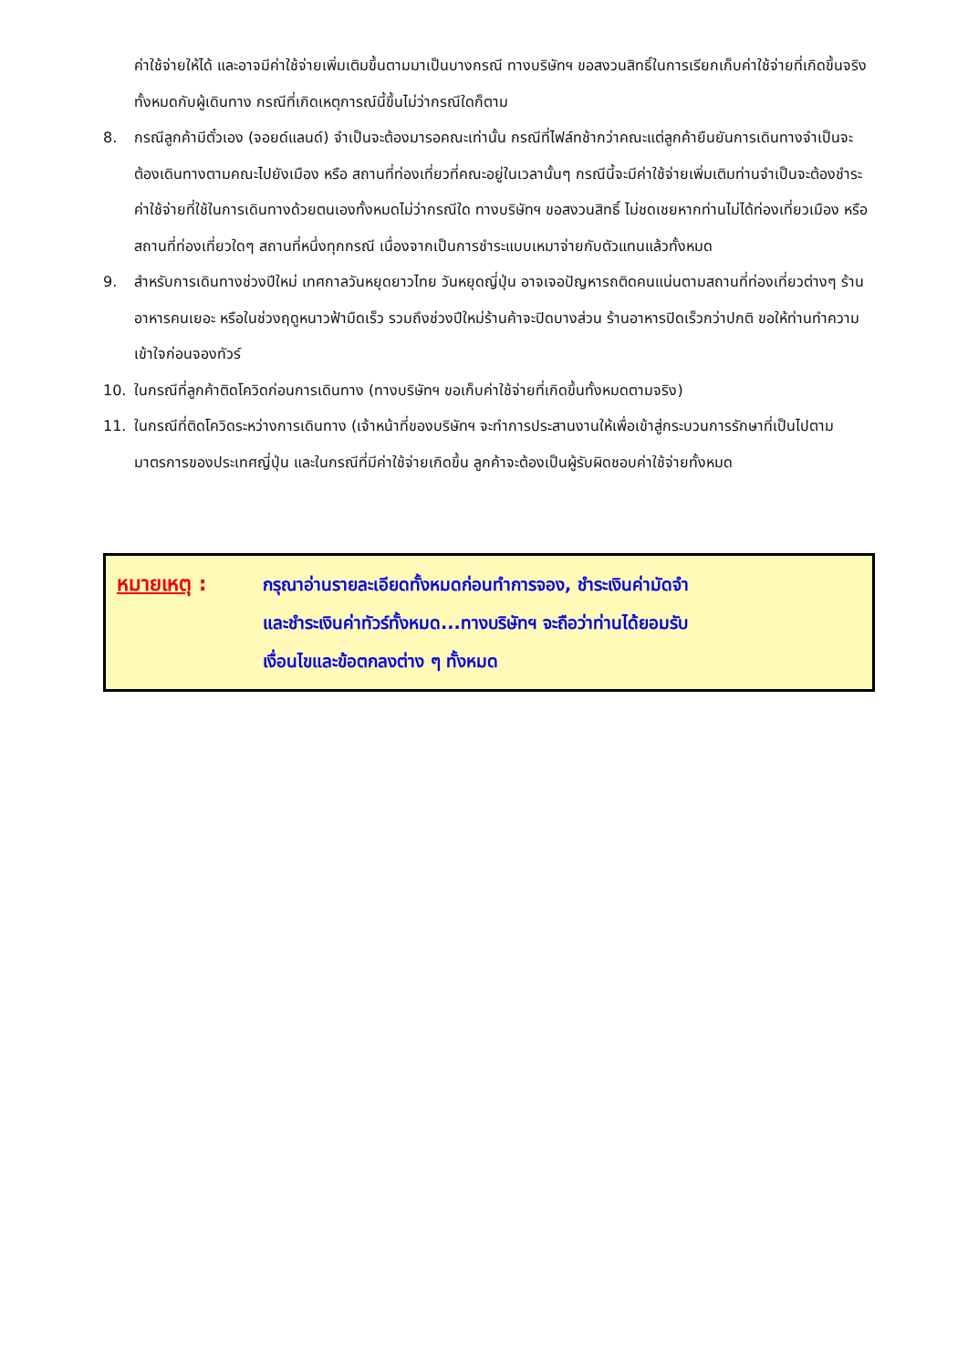ค่าใช้จ่ายให้ได้ และอาจมีค่าใช้จ่ายเพิ่มเติมขึ้นตามมาเป็นบางกรณี ทางบริษัทฯ ขอสงวนสิทธิ์ในการเรียกเก็บค่าใช้จ่ายที่เกิดขึ้นจริงทั้งหมดกับผู้เดินทาง กรณีที่เกิดเหตุการณ์นี้ขึ้นไม่ว่ากรณีใดก็ตาม
8. กรณีลูกค้ามีตั๋วเอง (จอยด์แลนด์) จำเป็นจะต้องมารอคณะเท่านั้น กรณีที่ไฟล์ทช้ากว่าคณะแต่ลูกค้ายืนยันการเดินทางจำเป็นจะต้องเดินทางตามคณะไปยังเมือง หรือ สถานที่ท่องเที่ยวที่คณะอยู่ในเวลานั้นๆ กรณีนี้จะมีค่าใช้จ่ายเพิ่มเติมท่านจำเป็นจะต้องชำระค่าใช้จ่ายที่ใช้ในการเดินทางด้วยตนเองทั้งหมดไม่ว่ากรณีใด ทางบริษัทฯ ขอสงวนสิทธิ์ ไม่ชดเชยหากท่านไม่ได้ท่องเที่ยวเมือง หรือ สถานที่ท่องเที่ยวใดๆ สถานที่หนึ่งทุกกรณี เนื่องจากเป็นการชำระแบบเหมาจ่ายกับตัวแทนแล้วทั้งหมด
9. สำหรับการเดินทางช่วงปีใหม่ เทศกาลวันหยุดยาวไทย วันหยุดญี่ปุ่น อาจเจอปัญหารถติดคนแน่นตามสถานที่ท่องเที่ยวต่างๆ ร้านอาหารคนเยอะ หรือในช่วงฤดูหนาวฟ้ามืดเร็ว รวมถึงช่วงปีใหม่ร้านค้าจะปิดบางส่วน ร้านอาหารปิดเร็วกว่าปกติ ขอให้ท่านทำความเข้าใจก่อนจองทัวร์
10. ในกรณีที่ลูกค้าติดโควิดก่อนการเดินทาง (ทางบริษัทฯ ขอเก็บค่าใช้จ่ายที่เกิดขึ้นทั้งหมดตามจริง)
11. ในกรณีที่ติดโควิดระหว่างการเดินทาง (เจ้าหน้าที่ของบริษัทฯ จะทำการประสานงานให้เพื่อเข้าสู่กระบวนการรักษาที่เป็นไปตามมาตรการของประเทศญี่ปุ่น และในกรณีที่มีค่าใช้จ่ายเกิดขึ้น ลูกค้าจะต้องเป็นผู้รับผิดชอบค่าใช้จ่ายทั้งหมด
หมายเหตุ :
กรุณาอ่านรายละเอียดทั้งหมดก่อนทำการจอง, ชำระเงินค่ามัดจำ
และชำระเงินค่าทัวร์ทั้งหมด...ทางบริษัทฯ จะถือว่าท่านได้ยอมรับ
เงื่อนไขและข้อตกลงต่าง ๆ ทั้งหมด